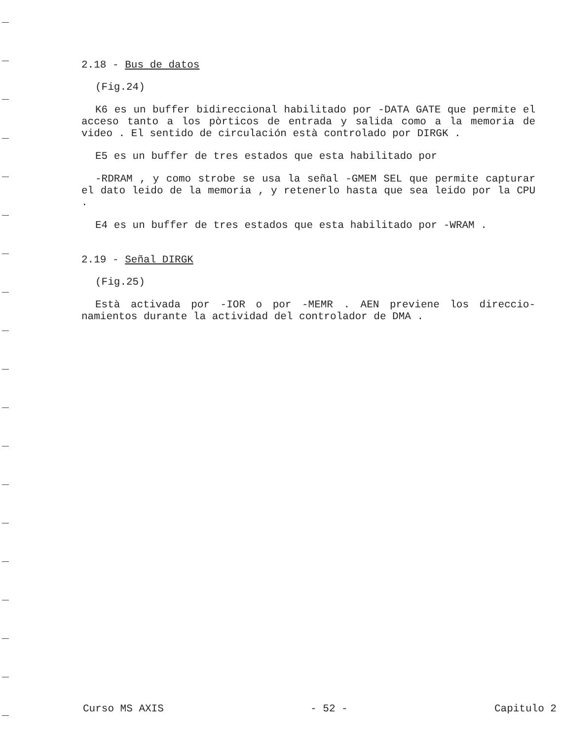2.18 - Bus de datos
(Fig.24)
K6 es un buffer bidireccional habilitado por -DATA GATE que permite el acceso tanto a los pòrticos de entrada y salida como a la memoria de video . El sentido de circulación està controlado por DIRGK .
E5 es un buffer de tres estados que esta habilitado por
-RDRAM , y como strobe se usa la señal -GMEM SEL que permite capturar el dato leido de la memoria , y retenerlo hasta que sea leido por la CPU .
E4 es un buffer de tres estados que esta habilitado por -WRAM .
2.19 - Señal DIRGK
(Fig.25)
Està activada por -IOR o por -MEMR . AEN previene los direccio- namientos durante la actividad del controlador de DMA .
Curso MS AXIS - 52 - Capitulo 2